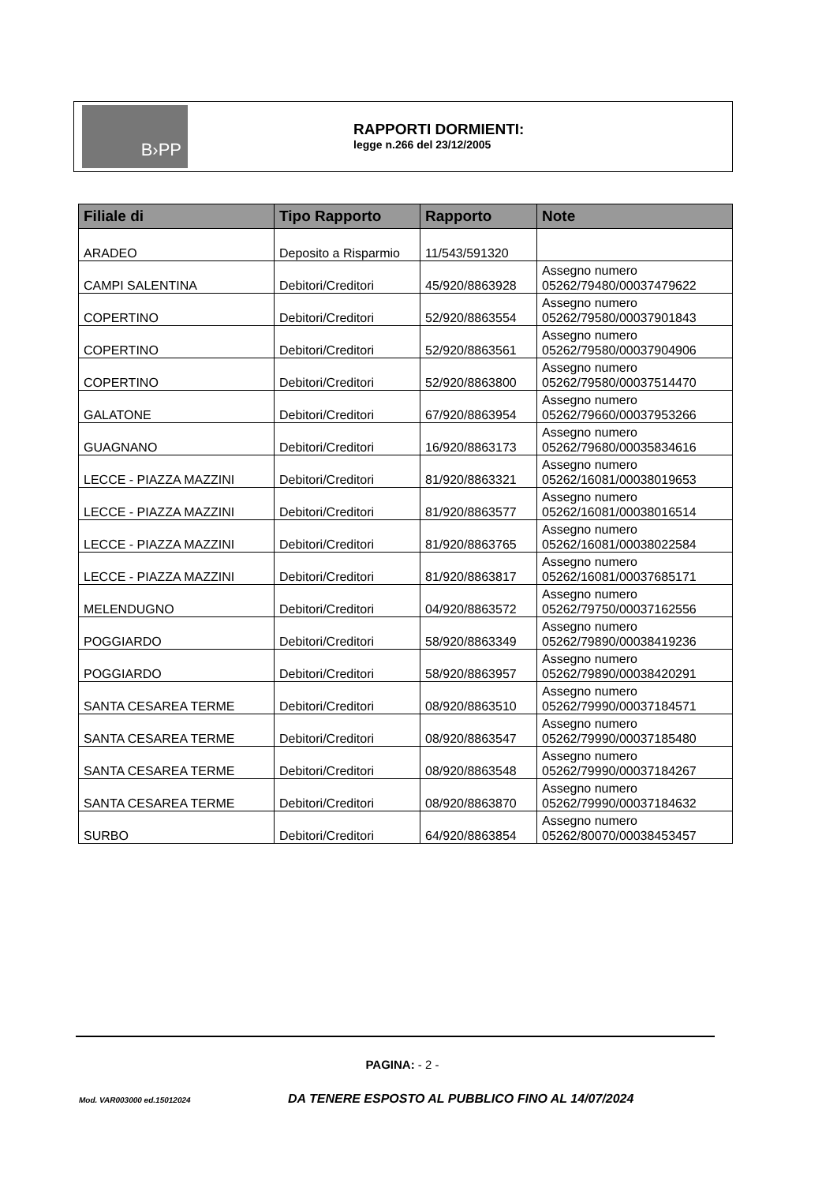B›PP
RAPPORTI DORMIENTI:
legge n.266 del 23/12/2005
| Filiale di | Tipo Rapporto | Rapporto | Note |
| --- | --- | --- | --- |
| ARADEO | Deposito a Risparmio | 11/543/591320 | |
| CAMPI SALENTINA | Debitori/Creditori | 45/920/8863928 | Assegno numero 05262/79480/00037479622 |
| COPERTINO | Debitori/Creditori | 52/920/8863554 | Assegno numero 05262/79580/00037901843 |
| COPERTINO | Debitori/Creditori | 52/920/8863561 | Assegno numero 05262/79580/00037904906 |
| COPERTINO | Debitori/Creditori | 52/920/8863800 | Assegno numero 05262/79580/00037514470 |
| GALATONE | Debitori/Creditori | 67/920/8863954 | Assegno numero 05262/79660/00037953266 |
| GUAGNANO | Debitori/Creditori | 16/920/8863173 | Assegno numero 05262/79680/00035834616 |
| LECCE - PIAZZA MAZZINI | Debitori/Creditori | 81/920/8863321 | Assegno numero 05262/16081/00038019653 |
| LECCE - PIAZZA MAZZINI | Debitori/Creditori | 81/920/8863577 | Assegno numero 05262/16081/00038016514 |
| LECCE - PIAZZA MAZZINI | Debitori/Creditori | 81/920/8863765 | Assegno numero 05262/16081/00038022584 |
| LECCE - PIAZZA MAZZINI | Debitori/Creditori | 81/920/8863817 | Assegno numero 05262/16081/00037685171 |
| MELENDUGNO | Debitori/Creditori | 04/920/8863572 | Assegno numero 05262/79750/00037162556 |
| POGGIARDO | Debitori/Creditori | 58/920/8863349 | Assegno numero 05262/79890/00038419236 |
| POGGIARDO | Debitori/Creditori | 58/920/8863957 | Assegno numero 05262/79890/00038420291 |
| SANTA CESAREA TERME | Debitori/Creditori | 08/920/8863510 | Assegno numero 05262/79990/00037184571 |
| SANTA CESAREA TERME | Debitori/Creditori | 08/920/8863547 | Assegno numero 05262/79990/00037185480 |
| SANTA CESAREA TERME | Debitori/Creditori | 08/920/8863548 | Assegno numero 05262/79990/00037184267 |
| SANTA CESAREA TERME | Debitori/Creditori | 08/920/8863870 | Assegno numero 05262/79990/00037184632 |
| SURBO | Debitori/Creditori | 64/920/8863854 | Assegno numero 05262/80070/00038453457 |
PAGINA: - 2 -
Mod. VAR003000 ed.15012024 DA TENERE ESPOSTO AL PUBBLICO FINO AL 14/07/2024